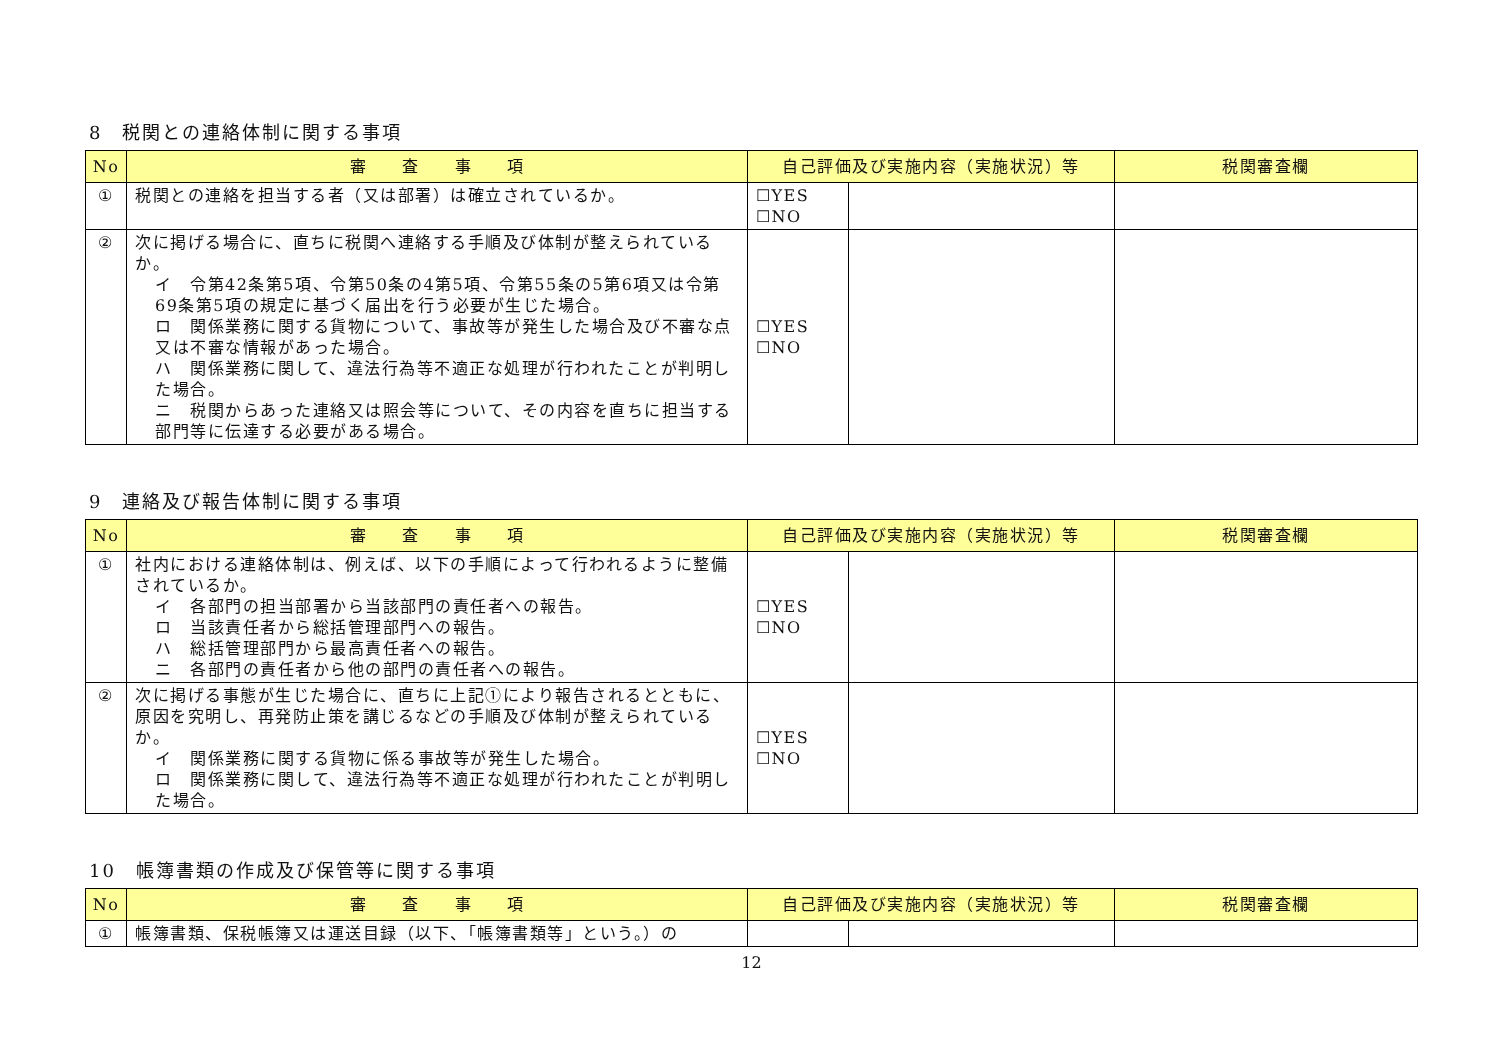8　税関との連絡体制に関する事項
| No | 審 査 事 項 | 自己評価及び実施内容（実施状況）等 | | 税関審査欄 |
| --- | --- | --- | --- | --- |
| ① | 税関との連絡を担当する者（又は部署）は確立されているか。 | ☐YES ☐NO | | |
| ② | 次に掲げる場合に、直ちに税関へ連絡する手順及び体制が整えられているか。 イ 令第42条第5項、令第50条の4第5項、令第55条の5第6項又は令第69条第5項の規定に基づく届出を行う必要が生じた場合。 ロ 関係業務に関する貨物について、事故等が発生した場合及び不審な点又は不審な情報があった場合。 ハ 関係業務に関して、違法行為等不適正な処理が行われたことが判明した場合。 ニ 税関からあった連絡又は照会等について、その内容を直ちに担当する部門等に伝達する必要がある場合。 | ☐YES ☐NO | | |
9　連絡及び報告体制に関する事項
| No | 審 査 事 項 | 自己評価及び実施内容（実施状況）等 | | 税関審査欄 |
| --- | --- | --- | --- | --- |
| ① | 社内における連絡体制は、例えば、以下の手順によって行われるように整備されているか。 イ 各部門の担当部署から当該部門の責任者への報告。 ロ 当該責任者から総括管理部門への報告。 ハ 総括管理部門から最高責任者への報告。 ニ 各部門の責任者から他の部門の責任者への報告。 | ☐YES ☐NO | | |
| ② | 次に掲げる事態が生じた場合に、直ちに上記①により報告されるとともに、原因を究明し、再発防止策を講じるなどの手順及び体制が整えられているか。 イ 関係業務に関する貨物に係る事故等が発生した場合。 ロ 関係業務に関して、違法行為等不適正な処理が行われたことが判明した場合。 | ☐YES ☐NO | | |
10　帳簿書類の作成及び保管等に関する事項
| No | 審 査 事 項 | 自己評価及び実施内容（実施状況）等 | | 税関審査欄 |
| --- | --- | --- | --- | --- |
| ① | 帳簿書類、保税帳簿又は運送目録（以下、「帳簿書類等」という。）の | | | |
12